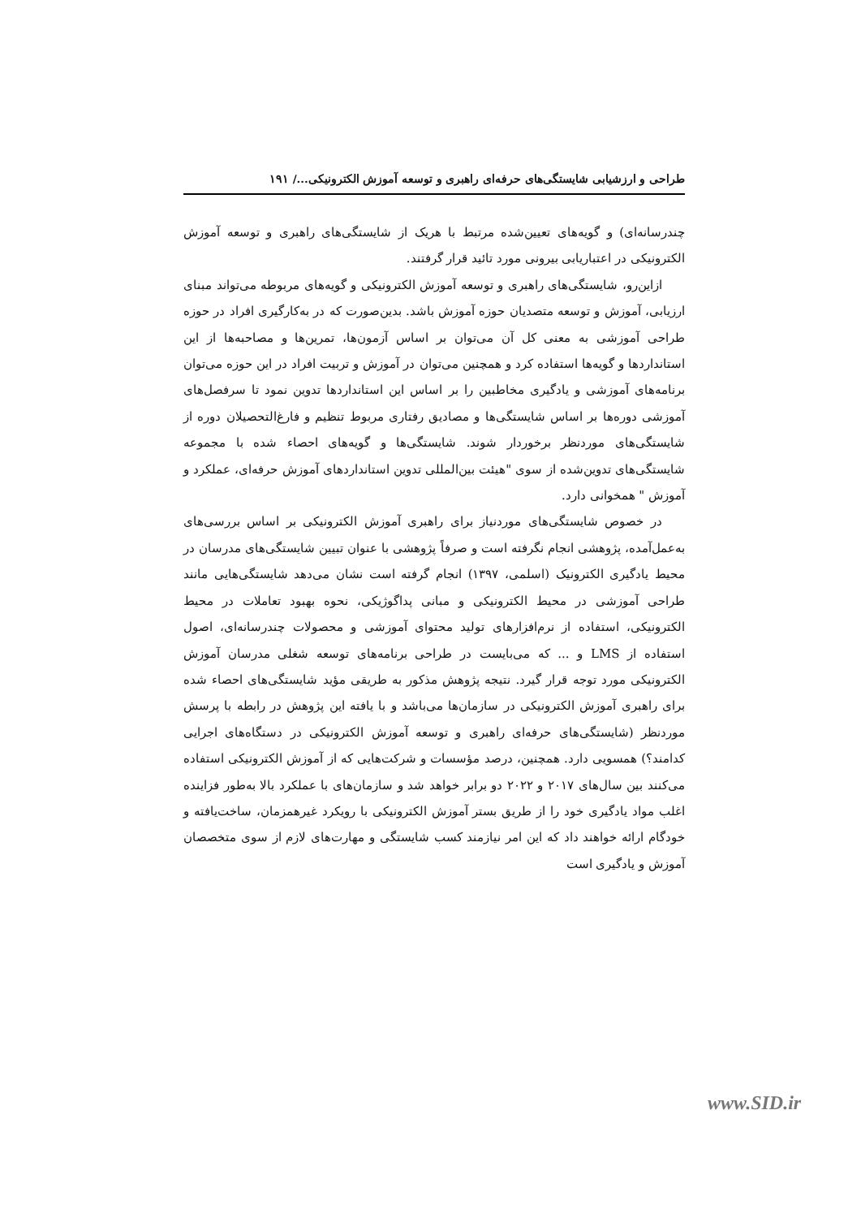طراحی و ارزشیابی شایستگی‌های حرفه‌ای راهبری و توسعه آموزش الکترونیکی.../ ۱۹۱
چندرسانه‌ای) و گویه‌های تعیین‌شده مرتبط با هریک از شایستگی‌های راهبری و توسعه آموزش الکترونیکی در اعتباریابی بیرونی مورد تائید قرار گرفتند.
ازاین‌رو، شایستگی‌های راهبری و توسعه آموزش الکترونیکی و گویه‌های مربوطه می‌تواند مبنای ارزیابی، آموزش و توسعه متصدیان حوزه آموزش باشد. بدین‌صورت که در به‌کارگیری افراد در حوزه طراحی آموزشی به معنی کل آن می‌توان بر اساس آزمون‌ها، تمرین‌ها و مصاحبه‌ها از این استانداردها و گویه‌ها استفاده کرد و همچنین می‌توان در آموزش و تربیت افراد در این حوزه می‌توان برنامه‌های آموزشی و یادگیری مخاطبین را بر اساس این استانداردها تدوین نمود تا سرفصل‌های آموزشی دوره‌ها بر اساس شایستگی‌ها و مصادیق رفتاری مربوط تنظیم و فارغ‌التحصیلان دوره از شایستگی‌های موردنظر برخوردار شوند. شایستگی‌ها و گویه‌های احصاء شده با مجموعه شایستگی‌های تدوین‌شده از سوی "هیئت بین‌المللی تدوین استانداردهای آموزش حرفه‌ای، عملکرد و آموزش " همخوانی دارد.
در خصوص شایستگی‌های موردنیاز برای راهبری آموزش الکترونیکی بر اساس بررسی‌های به‌عمل‌آمده، پژوهشی انجام نگرفته است و صرفاً پژوهشی با عنوان تبیین شایستگی‌های مدرسان در محیط یادگیری الکترونیک (اسلمی، ۱۳۹۷) انجام گرفته است نشان می‌دهد شایستگی‌هایی مانند طراحی آموزشی در محیط الکترونیکی و مبانی پداگوژیکی، نحوه بهبود تعاملات در محیط الکترونیکی، استفاده از نرم‌افزارهای تولید محتوای آموزشی و محصولات چندرسانه‌ای، اصول استفاده از LMS و ... که می‌بایست در طراحی برنامه‌های توسعه شغلی مدرسان آموزش الکترونیکی مورد توجه قرار گیرد. نتیجه پژوهش مذکور به طریقی مؤید شایستگی‌های احصاء شده برای راهبری آموزش الکترونیکی در سازمان‌ها می‌باشد و با یافته این پژوهش در رابطه با پرسش موردنظر (شایستگی‌های حرفه‌ای راهبری و توسعه آموزش الکترونیکی در دستگاه‌های اجرایی کدامند؟) همسویی دارد. همچنین، درصد مؤسسات و شرکت‌هایی که از آموزش الکترونیکی استفاده می‌کنند بین سال‌های ۲۰۱۷ و ۲۰۲۲ دو برابر خواهد شد و سازمان‌های با عملکرد بالا به‌طور فزاینده اغلب مواد یادگیری خود را از طریق بستر آموزش الکترونیکی با رویکرد غیرهمزمان، ساخت‌یافته و خودگام ارائه خواهند داد که این امر نیازمند کسب شایستگی و مهارت‌های لازم از سوی متخصصان آموزش و یادگیری است
www.SID.ir